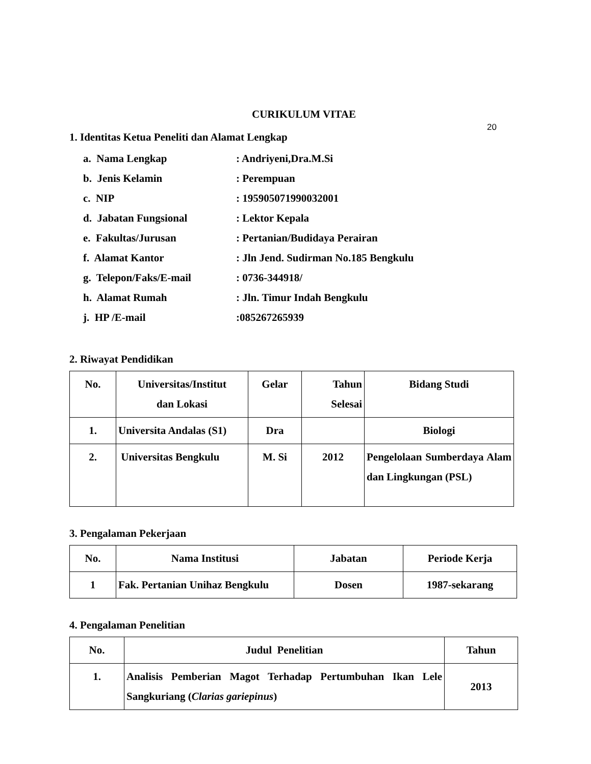20
CURIKULUM VITAE
1. Identitas Ketua Peneliti dan Alamat Lengkap
a. Nama Lengkap: Andriyeni,Dra.M.Si
b. Jenis Kelamin: Perempuan
c. NIP: 195905071990032001
d. Jabatan Fungsional: Lektor Kepala
e. Fakultas/Jurusan: Pertanian/Budidaya Perairan
f. Alamat Kantor: Jln Jend. Sudirman No.185 Bengkulu
g. Telepon/Faks/E-mail: 0736-344918/
h. Alamat Rumah: Jln. Timur Indah Bengkulu
j. HP /E-mail:085267265939
2. Riwayat Pendidikan
| No. | Universitas/Institut dan Lokasi | Gelar | Tahun Selesai | Bidang Studi |
| --- | --- | --- | --- | --- |
| 1. | Universita Andalas (S1) | Dra | | Biologi |
| 2. | Universitas Bengkulu | M. Si | 2012 | Pengelolaan Sumberdaya Alam dan Lingkungan (PSL) |
3. Pengalaman Pekerjaan
| No. | Nama Institusi | Jabatan | Periode Kerja |
| --- | --- | --- | --- |
| 1 | Fak. Pertanian Unihaz Bengkulu | Dosen | 1987-sekarang |
4. Pengalaman Penelitian
| No. | Judul Penelitian | Tahun |
| --- | --- | --- |
| 1. | Analisis Pemberian Magot Terhadap Pertumbuhan Ikan Lele Sangkuriang ( Clarias gariepinus ) | 2013 |